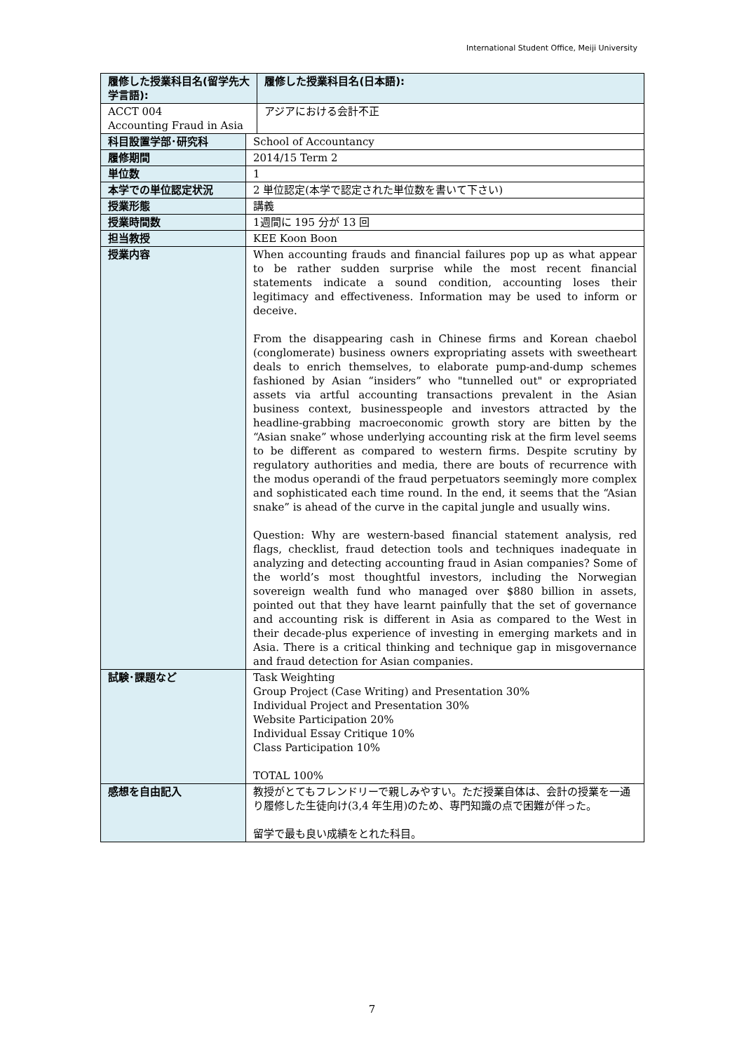International Student Office, Meiji University
| 履修した授業科目名(留学先大学言語): | | 履修した授業科目名(日本語): |
| ACCT 004 Accounting Fraud in Asia | | アジアにおける会計不正 |
| 科目設置学部･研究科 | School of Accountancy | |
| 履修期間 | 2014/15 Term 2 | |
| 単位数 | 1 | |
| 本学での単位認定状況 | 2 単位認定(本学で認定された単位数を書いて下さい) | |
| 授業形態 | 講義 | |
| 授業時間数 | 1週間に 195 分が 13 回 | |
| 担当教授 | KEE Koon Boon | |
| 授業内容 | When accounting frauds and financial failures pop up as what appear to be rather sudden surprise while the most recent financial statements indicate a sound condition, accounting loses their legitimacy and effectiveness. Information may be used to inform or deceive. From the disappearing cash in Chinese firms and Korean chaebol (conglomerate) business owners expropriating assets with sweetheart deals to enrich themselves, to elaborate pump-and-dump schemes fashioned by Asian “insiders” who "tunnelled out" or expropriated assets via artful accounting transactions prevalent in the Asian business context, businesspeople and investors attracted by the headline-grabbing macroeconomic growth story are bitten by the “Asian snake” whose underlying accounting risk at the firm level seems to be different as compared to western firms. Despite scrutiny by regulatory authorities and media, there are bouts of recurrence with the modus operandi of the fraud perpetuators seemingly more complex and sophisticated each time round. In the end, it seems that the “Asian snake” is ahead of the curve in the capital jungle and usually wins. Question: Why are western-based financial statement analysis, red flags, checklist, fraud detection tools and techniques inadequate in analyzing and detecting accounting fraud in Asian companies? Some of the world’s most thoughtful investors, including the Norwegian sovereign wealth fund who managed over $880 billion in assets, pointed out that they have learnt painfully that the set of governance and accounting risk is different in Asia as compared to the West in their decade-plus experience of investing in emerging markets and in Asia. There is a critical thinking and technique gap in misgovernance and fraud detection for Asian companies. | |
| 試験･課題など | Task Weighting Group Project (Case Writing) and Presentation 30% Individual Project and Presentation 30% Website Participation 20% Individual Essay Critique 10% Class Participation 10% TOTAL 100% | |
| 感想を自由記入 | 教授がとてもフレンドリーで親しみやすい。ただ授業自体は、会計の授業を一通り履修した生徒向け(3,4 年生用)のため、専門知識の点で困難が伴った。 留学で最も良い成績をとれた科目。 | |
7